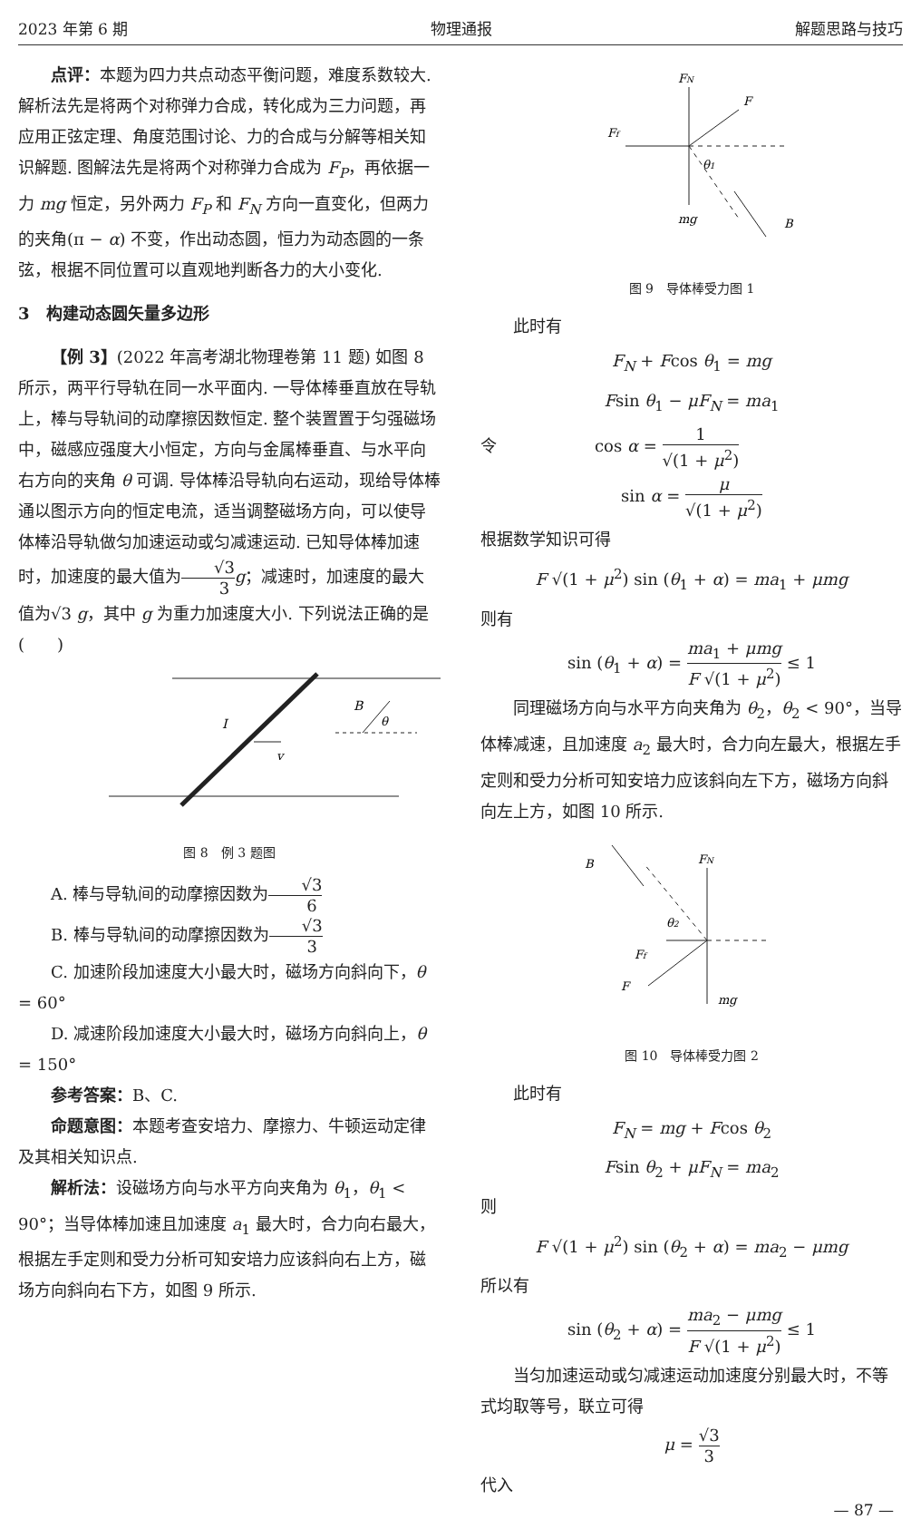2023 年第 6 期 物理通报 解题思路与技巧
点评：本题为四力共点动态平衡问题，难度系数较大. 解析法先是将两个对称弹力合成，转化成为三力问题，再应用正弦定理、角度范围讨论、力的合成与分解等相关知识解题. 图解法先是将两个对称弹力合成为 F<sub>P</sub>，再依据一力 mg 恒定，另外两力 F<sub>P</sub> 和 F<sub>N</sub> 方向一直变化，但两力的夹角(π − α) 不变，作出动态圆，恒力为动态圆的一条弦，根据不同位置可以直观地判断各力的大小变化.
3　构建动态圆矢量多边形
【例 3】(2022 年高考湖北物理卷第 11 题) 如图 8 所示，两平行导轨在同一水平面内. 一导体棒垂直放在导轨上，棒与导轨间的动摩擦因数恒定. 整个装置置于匀强磁场中，磁感应强度大小恒定，方向与金属棒垂直、与水平向右方向的夹角 θ 可调. 导体棒沿导轨向右运动，现给导体棒通以图示方向的恒定电流，适当调整磁场方向，可以使导体棒沿导轨做匀加速运动或匀减速运动. 已知导体棒加速时，加速度的最大值为√3 3 g；减速时，加速度的最大值为√3 g，其中 g 为重力加速度大小. 下列说法正确的是(　　)
I
v
B
θ
图 8　例 3 题图
A. 棒与导轨间的动摩擦因数为√3 6
B. 棒与导轨间的动摩擦因数为√3 3
C. 加速阶段加速度大小最大时，磁场方向斜向下，θ = 60°
D. 减速阶段加速度大小最大时，磁场方向斜向上，θ = 150°
参考答案：B、C.
命题意图：本题考查安培力、摩擦力、牛顿运动定律及其相关知识点.
解析法：设磁场方向与水平方向夹角为 θ<sub>1</sub>，θ<sub>1</sub> < 90°；当导体棒加速且加速度 a<sub>1</sub> 最大时，合力向右最大，根据左手定则和受力分析可知安培力应该斜向右上方，磁场方向斜向右下方，如图 9 所示.
FN
F
Ff
θ1
mg
B
图 9　导体棒受力图 1
此时有
F<sub>N</sub> + Fcos θ<sub>1</sub> = mg
Fsin θ<sub>1</sub> − μF<sub>N</sub> = ma<sub>1</sub>
令　　　　　　cos α = 1 √(1 + μ<sup>2</sup>)
sin α = μ √(1 + μ<sup>2</sup>)
根据数学知识可得
F √(1 + μ<sup>2</sup>) sin (θ<sub>1</sub> + α) = ma<sub>1</sub> + μmg
则有
sin (θ<sub>1</sub> + α) = ma<sub>1</sub> + μmg F √(1 + μ<sup>2</sup>) ≤ 1
同理磁场方向与水平方向夹角为 θ<sub>2</sub>，θ<sub>2</sub> < 90°，当导体棒减速，且加速度 a<sub>2</sub> 最大时，合力向左最大，根据左手定则和受力分析可知安培力应该斜向左下方，磁场方向斜向左上方，如图 10 所示.
B
FN
θ2
Ff
F
mg
图 10　导体棒受力图 2
此时有
F<sub>N</sub> = mg + Fcos θ<sub>2</sub>
Fsin θ<sub>2</sub> + μF<sub>N</sub> = ma<sub>2</sub>
则
F √(1 + μ<sup>2</sup>) sin (θ<sub>2</sub> + α) = ma<sub>2</sub> − μmg
所以有
sin (θ<sub>2</sub> + α) = ma<sub>2</sub> − μmg F √(1 + μ<sup>2</sup>) ≤ 1
当匀加速运动或匀减速运动加速度分别最大时，不等式均取等号，联立可得
μ = √3 3
代入
— 87 —